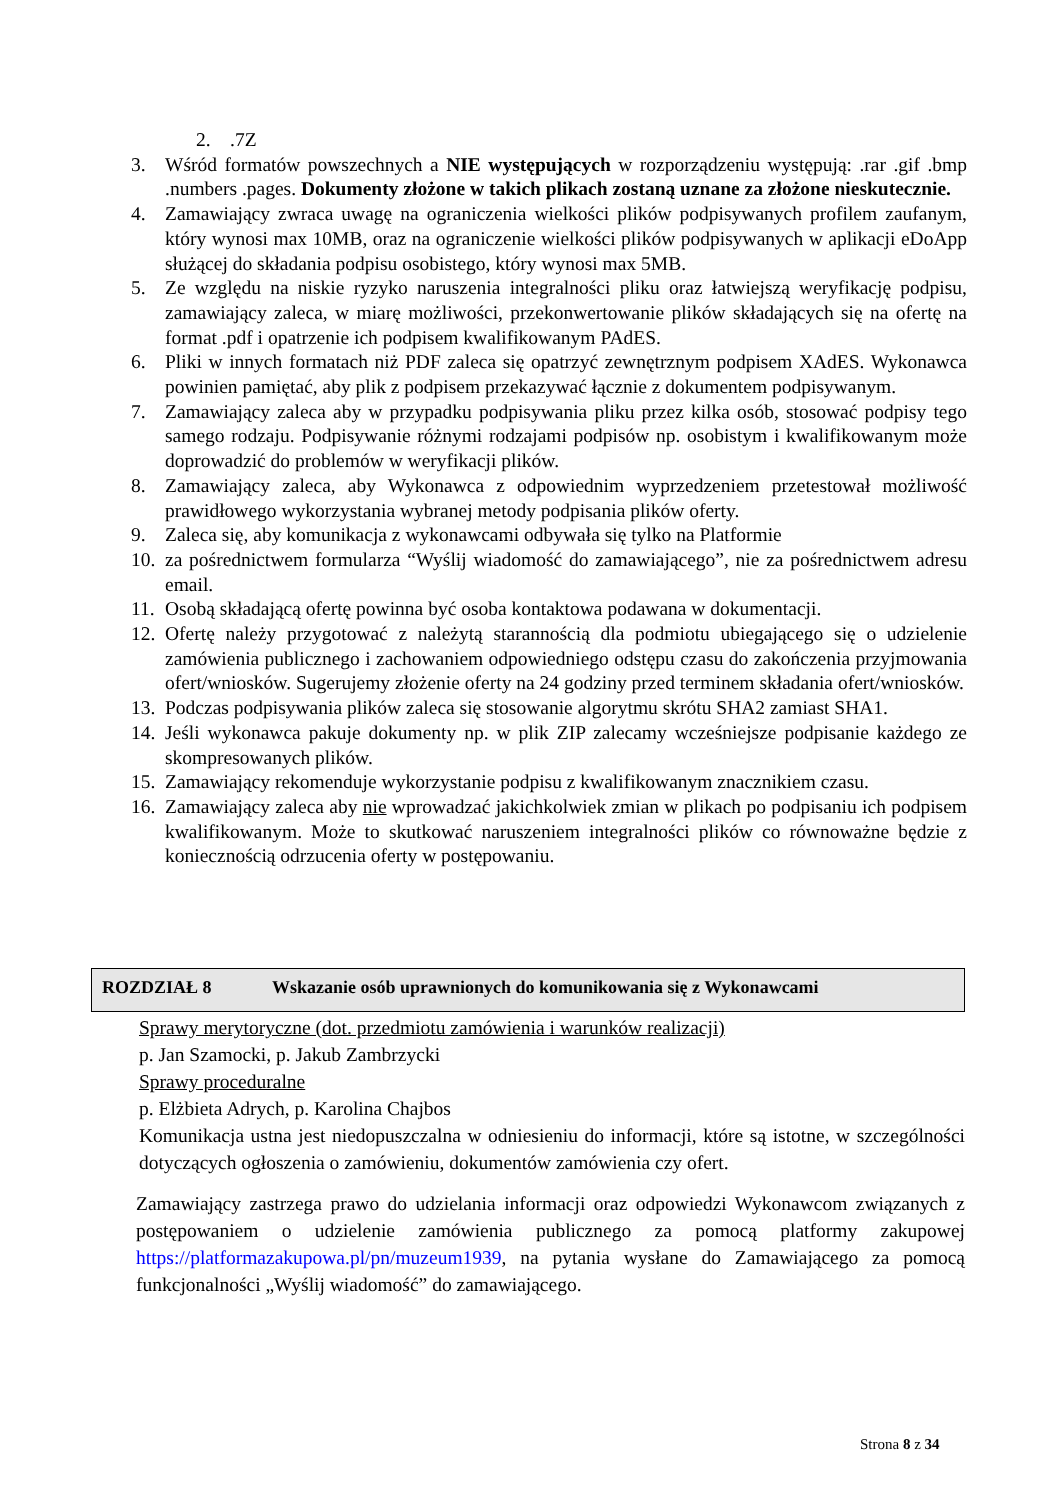2..7Z
3. Wśród formatów powszechnych a NIE występujących w rozporządzeniu występują: .rar .gif .bmp .numbers .pages. Dokumenty złożone w takich plikach zostaną uznane za złożone nieskutecznie.
4. Zamawiający zwraca uwagę na ograniczenia wielkości plików podpisywanych profilem zaufanym, który wynosi max 10MB, oraz na ograniczenie wielkości plików podpisywanych w aplikacji eDoApp służącej do składania podpisu osobistego, który wynosi max 5MB.
5. Ze względu na niskie ryzyko naruszenia integralności pliku oraz łatwiejszą weryfikację podpisu, zamawiający zaleca, w miarę możliwości, przekonwertowanie plików składających się na ofertę na format .pdf i opatrzenie ich podpisem kwalifikowanym PAdES.
6. Pliki w innych formatach niż PDF zaleca się opatrzyć zewnętrznym podpisem XAdES. Wykonawca powinien pamiętać, aby plik z podpisem przekazywać łącznie z dokumentem podpisywanym.
7. Zamawiający zaleca aby w przypadku podpisywania pliku przez kilka osób, stosować podpisy tego samego rodzaju. Podpisywanie różnymi rodzajami podpisów np. osobistym i kwalifikowanym może doprowadzić do problemów w weryfikacji plików.
8. Zamawiający zaleca, aby Wykonawca z odpowiednim wyprzedzeniem przetestował możliwość prawidłowego wykorzystania wybranej metody podpisania plików oferty.
9. Zaleca się, aby komunikacja z wykonawcami odbywała się tylko na Platformie
10. za pośrednictwem formularza “Wyślij wiadomość do zamawiającego”, nie za pośrednictwem adresu email.
11. Osobą składającą ofertę powinna być osoba kontaktowa podawana w dokumentacji.
12. Ofertę należy przygotować z należytą starannością dla podmiotu ubiegającego się o udzielenie zamówienia publicznego i zachowaniem odpowiedniego odstępu czasu do zakończenia przyjmowania ofert/wniosków. Sugerujemy złożenie oferty na 24 godziny przed terminem składania ofert/wniosków.
13. Podczas podpisywania plików zaleca się stosowanie algorytmu skrótu SHA2 zamiast SHA1.
14. Jeśli wykonawca pakuje dokumenty np. w plik ZIP zalecamy wcześniejsze podpisanie każdego ze skompresowanych plików.
15. Zamawiający rekomenduje wykorzystanie podpisu z kwalifikowanym znacznikiem czasu.
16. Zamawiający zaleca aby nie wprowadzać jakichkolwiek zmian w plikach po podpisaniu ich podpisem kwalifikowanym. Może to skutkować naruszeniem integralności plików co równoważne będzie z koniecznością odrzucenia oferty w postępowaniu.
ROZDZIAŁ 8 Wskazanie osób uprawnionych do komunikowania się z Wykonawcami
Sprawy merytoryczne (dot. przedmiotu zamówienia i warunków realizacji)
p. Jan Szamocki, p. Jakub Zambrzycki
Sprawy proceduralne
p. Elżbieta Adrych, p. Karolina Chajbos
Komunikacja ustna jest niedopuszczalna w odniesieniu do informacji, które są istotne, w szczególności dotyczących ogłoszenia o zamówieniu, dokumentów zamówienia czy ofert.
Zamawiający zastrzega prawo do udzielania informacji oraz odpowiedzi Wykonawcom związanych z postępowaniem o udzielenie zamówienia publicznego za pomocą platformy zakupowej https://platformazakupowa.pl/pn/muzeum1939, na pytania wysłane do Zamawiającego za pomocą funkcjonalności „Wyślij wiadomość” do zamawiającego.
Strona 8 z 34